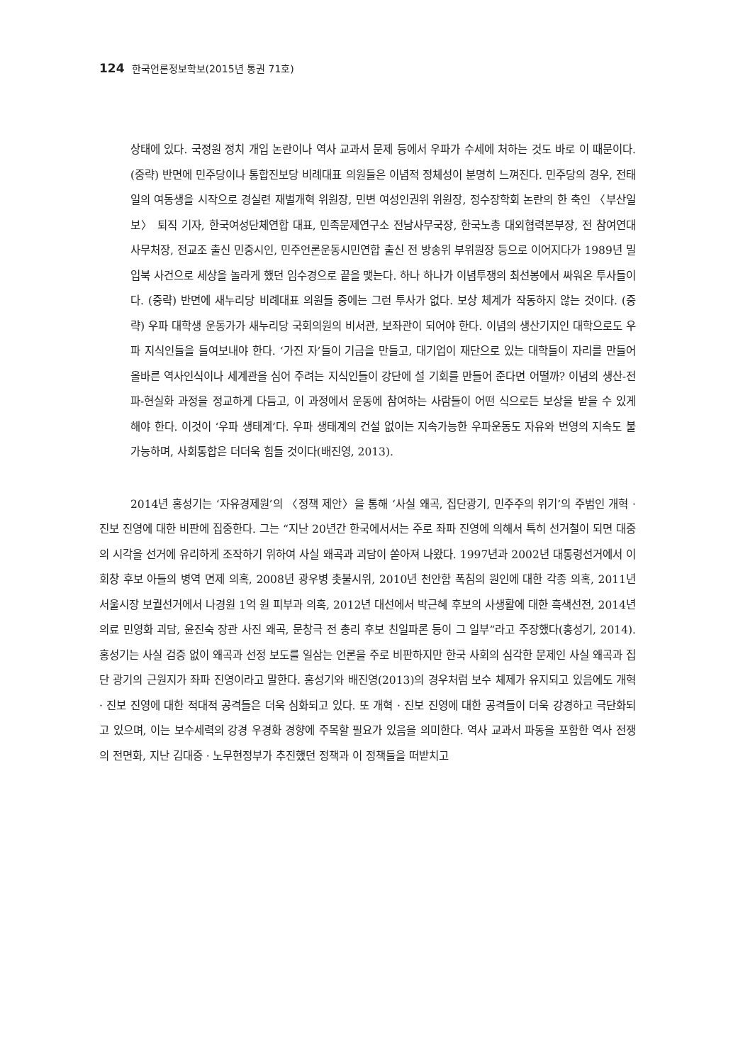124 한국언론정보학보(2015년 통권 71호)
상태에 있다. 국정원 정치 개입 논란이나 역사 교과서 문제 등에서 우파가 수세에 처하는 것도 바로 이 때문이다. (중략) 반면에 민주당이나 통합진보당 비례대표 의원들은 이념적 정체성이 분명히 느껴진다. 민주당의 경우, 전태일의 여동생을 시작으로 경실련 재벌개혁 위원장, 민변 여성인권위 위원장, 정수장학회 논란의 한 축인 〈부산일보〉 퇴직 기자, 한국여성단체연합 대표, 민족문제연구소 전남사무국장, 한국노총 대외협력본부장, 전 참여연대 사무처장, 전교조 출신 민중시인, 민주언론운동시민연합 출신 전 방송위 부위원장 등으로 이어지다가 1989년 밀입북 사건으로 세상을 놀라게 했던 임수경으로 끝을 맺는다. 하나 하나가 이념투쟁의 최선봉에서 싸워온 투사들이다. (중략) 반면에 새누리당 비례대표 의원들 중에는 그런 투사가 없다. 보상 체계가 작동하지 않는 것이다. (중략) 우파 대학생 운동가가 새누리당 국회의원의 비서관, 보좌관이 되어야 한다. 이념의 생산기지인 대학으로도 우파 지식인들을 들여보내야 한다. ‘가진 자’들이 기금을 만들고, 대기업이 재단으로 있는 대학들이 자리를 만들어 올바른 역사인식이나 세계관을 심어 주려는 지식인들이 강단에 설 기회를 만들어 준다면 어떨까? 이념의 생산-전파-현실화 과정을 정교하게 다듬고, 이 과정에서 운동에 참여하는 사람들이 어떤 식으로든 보상을 받을 수 있게 해야 한다. 이것이 ‘우파 생태계’다. 우파 생태계의 건설 없이는 지속가능한 우파운동도 자유와 번영의 지속도 불가능하며, 사회통합은 더더욱 힘들 것이다(배진영, 2013).
2014년 홍성기는 ‘자유경제원’의 〈정책 제안〉을 통해 ‘사실 왜곡, 집단광기, 민주주의 위기’의 주범인 개혁 · 진보 진영에 대한 비판에 집중한다. 그는 “지난 20년간 한국에서서는 주로 좌파 진영에 의해서 특히 선거철이 되면 대중의 시각을 선거에 유리하게 조작하기 위하여 사실 왜곡과 괴담이 쏟아져 나왔다. 1997년과 2002년 대통령선거에서 이회창 후보 아들의 병역 면제 의혹, 2008년 광우병 촛불시위, 2010년 천안함 폭침의 원인에 대한 각종 의혹, 2011년 서울시장 보궐선거에서 나경원 1억 원 피부과 의혹, 2012년 대선에서 박근혜 후보의 사생활에 대한 흑색선전, 2014년 의료 민영화 괴담, 윤진숙 장관 사진 왜곡, 문창극 전 총리 후보 친일파론 등이 그 일부”라고 주장했다(홍성기, 2014). 홍성기는 사실 검증 없이 왜곡과 선정 보도를 일삼는 언론을 주로 비판하지만 한국 사회의 심각한 문제인 사실 왜곡과 집단 광기의 근원지가 좌파 진영이라고 말한다. 홍성기와 배진영(2013)의 경우처럼 보수 체제가 유지되고 있음에도 개혁 · 진보 진영에 대한 적대적 공격들은 더욱 심화되고 있다. 또 개혁 · 진보 진영에 대한 공격들이 더욱 강경하고 극단화되고 있으며, 이는 보수세력의 강경 우경화 경향에 주목할 필요가 있음을 의미한다. 역사 교과서 파동을 포함한 역사 전쟁의 전면화, 지난 김대중 · 노무현정부가 추진했던 정책과 이 정책들을 떠받치고